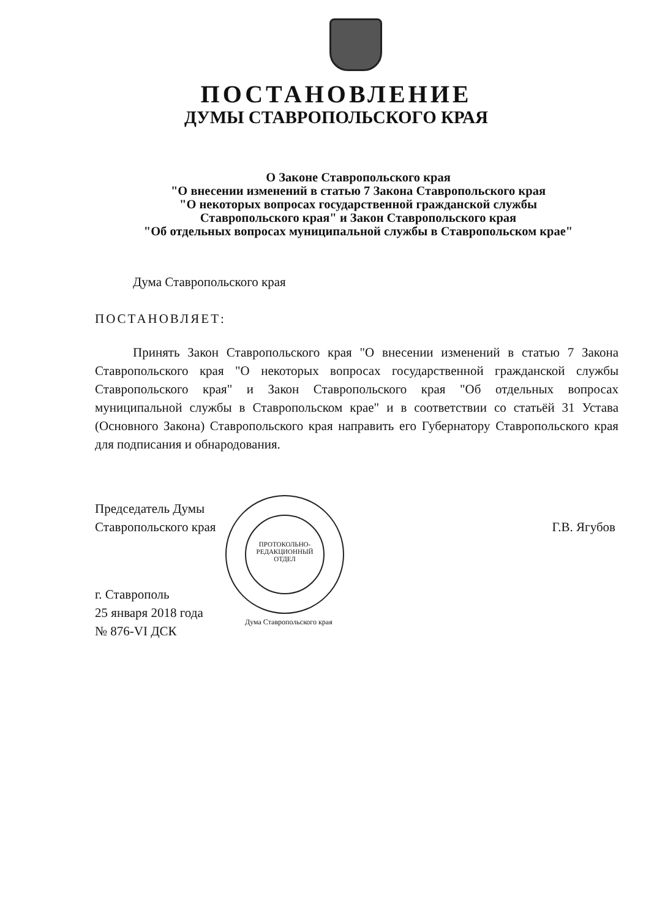ПОСТАНОВЛЕНИЕ
ДУМЫ СТАВРОПОЛЬСКОГО КРАЯ
О Законе Ставропольского края
"О внесении изменений в статью 7 Закона Ставропольского края
"О некоторых вопросах государственной гражданской службы
Ставропольского края" и Закон Ставропольского края
"Об отдельных вопросах муниципальной службы в Ставропольском крае"
Дума Ставропольского края
ПОСТАНОВЛЯЕТ:
Принять Закон Ставропольского края "О внесении изменений в статью 7 Закона Ставропольского края "О некоторых вопросах государственной гражданской службы Ставропольского края" и Закон Ставропольского края "Об отдельных вопросах муниципальной службы в Ставропольском крае" и в соответствии со статьёй 31 Устава (Основного Закона) Ставропольского края направить его Губернатору Ставропольского края для подписания и обнародования.
ПРОТОКОЛЬНО-
РЕДАКЦИОННЫЙ
ОТДЕЛ
Председатель Думы
Ставропольского края
Г.В. Ягубов
г. Ставрополь
25 января 2018 года
№ 876-VI ДСК
Дума Ставропольского края